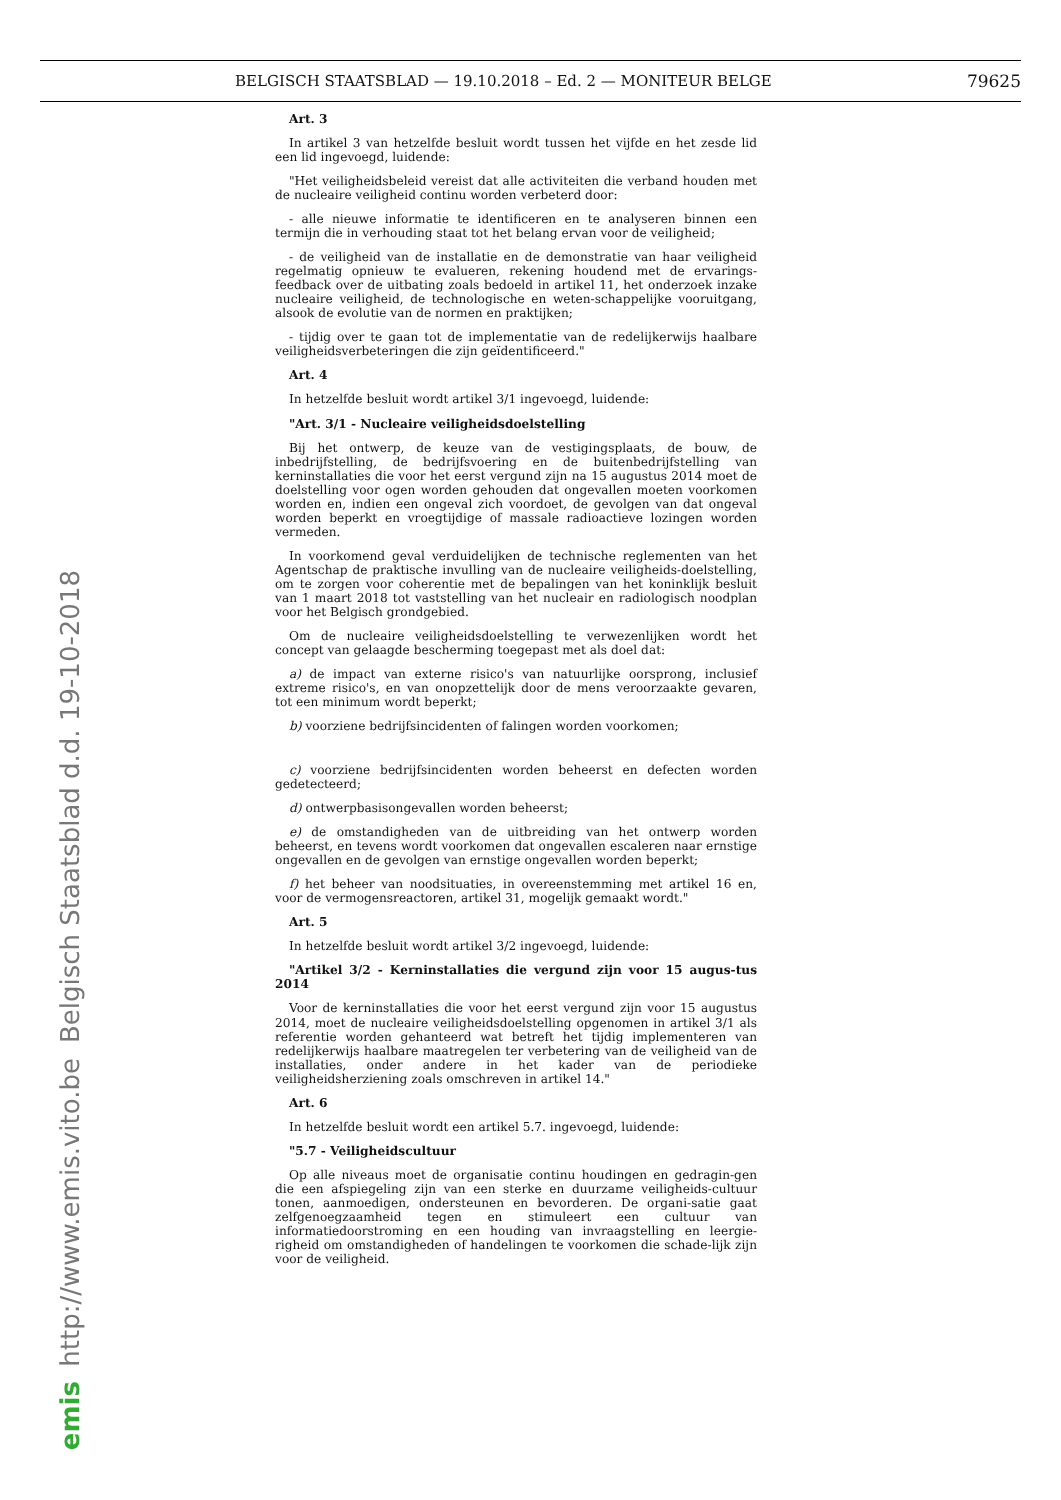BELGISCH STAATSBLAD — 19.10.2018 – Ed. 2 — MONITEUR BELGE 79625
Belgisch Staatsblad d.d. 19-10-2018
http://www.emis.vito.be
emis
Art. 3
In artikel 3 van hetzelfde besluit wordt tussen het vijfde en het zesde lid een lid ingevoegd, luidende:
"Het veiligheidsbeleid vereist dat alle activiteiten die verband houden met de nucleaire veiligheid continu worden verbeterd door:
- alle nieuwe informatie te identificeren en te analyseren binnen een termijn die in verhouding staat tot het belang ervan voor de veiligheid;
- de veiligheid van de installatie en de demonstratie van haar veiligheid regelmatig opnieuw te evalueren, rekening houdend met de ervarings-feedback over de uitbating zoals bedoeld in artikel 11, het onderzoek inzake nucleaire veiligheid, de technologische en weten-schappelijke vooruitgang, alsook de evolutie van de normen en praktijken;
- tijdig over te gaan tot de implementatie van de redelijkerwijs haalbare veiligheidsverbeteringen die zijn geïdentificeerd."
Art. 4
In hetzelfde besluit wordt artikel 3/1 ingevoegd, luidende:
"Art. 3/1 - Nucleaire veiligheidsdoelstelling
Bij het ontwerp, de keuze van de vestigingsplaats, de bouw, de inbedrijfstelling, de bedrijfsvoering en de buitenbedrijfstelling van kerninstallaties die voor het eerst vergund zijn na 15 augustus 2014 moet de doelstelling voor ogen worden gehouden dat ongevallen moeten voorkomen worden en, indien een ongeval zich voordoet, de gevolgen van dat ongeval worden beperkt en vroegtijdige of massale radioactieve lozingen worden vermeden.
In voorkomend geval verduidelijken de technische reglementen van het Agentschap de praktische invulling van de nucleaire veiligheids-doelstelling, om te zorgen voor coherentie met de bepalingen van het koninklijk besluit van 1 maart 2018 tot vaststelling van het nucleair en radiologisch noodplan voor het Belgisch grondgebied.
Om de nucleaire veiligheidsdoelstelling te verwezenlijken wordt het concept van gelaagde bescherming toegepast met als doel dat:
a) de impact van externe risico's van natuurlijke oorsprong, inclusief extreme risico's, en van onopzettelijk door de mens veroorzaakte gevaren, tot een minimum wordt beperkt;
b) voorziene bedrijfsincidenten of falingen worden voorkomen;
c) voorziene bedrijfsincidenten worden beheerst en defecten worden gedetecteerd;
d) ontwerpbasisongevallen worden beheerst;
e) de omstandigheden van de uitbreiding van het ontwerp worden beheerst, en tevens wordt voorkomen dat ongevallen escaleren naar ernstige ongevallen en de gevolgen van ernstige ongevallen worden beperkt;
f) het beheer van noodsituaties, in overeenstemming met artikel 16 en, voor de vermogensreactoren, artikel 31, mogelijk gemaakt wordt."
Art. 5
In hetzelfde besluit wordt artikel 3/2 ingevoegd, luidende:
"Artikel 3/2 - Kerninstallaties die vergund zijn voor 15 augus-tus 2014
Voor de kerninstallaties die voor het eerst vergund zijn voor 15 augustus 2014, moet de nucleaire veiligheidsdoelstelling opgenomen in artikel 3/1 als referentie worden gehanteerd wat betreft het tijdig implementeren van redelijkerwijs haalbare maatregelen ter verbetering van de veiligheid van de installaties, onder andere in het kader van de periodieke veiligheidsherziening zoals omschreven in artikel 14."
Art. 6
In hetzelfde besluit wordt een artikel 5.7. ingevoegd, luidende:
"5.7 - Veiligheidscultuur
Op alle niveaus moet de organisatie continu houdingen en gedragin-gen die een afspiegeling zijn van een sterke en duurzame veiligheids-cultuur tonen, aanmoedigen, ondersteunen en bevorderen. De organi-satie gaat zelfgenoegzaamheid tegen en stimuleert een cultuur van informatiedoorstroming en een houding van invraagstelling en leergie-righeid om omstandigheden of handelingen te voorkomen die schade-lijk zijn voor de veiligheid.